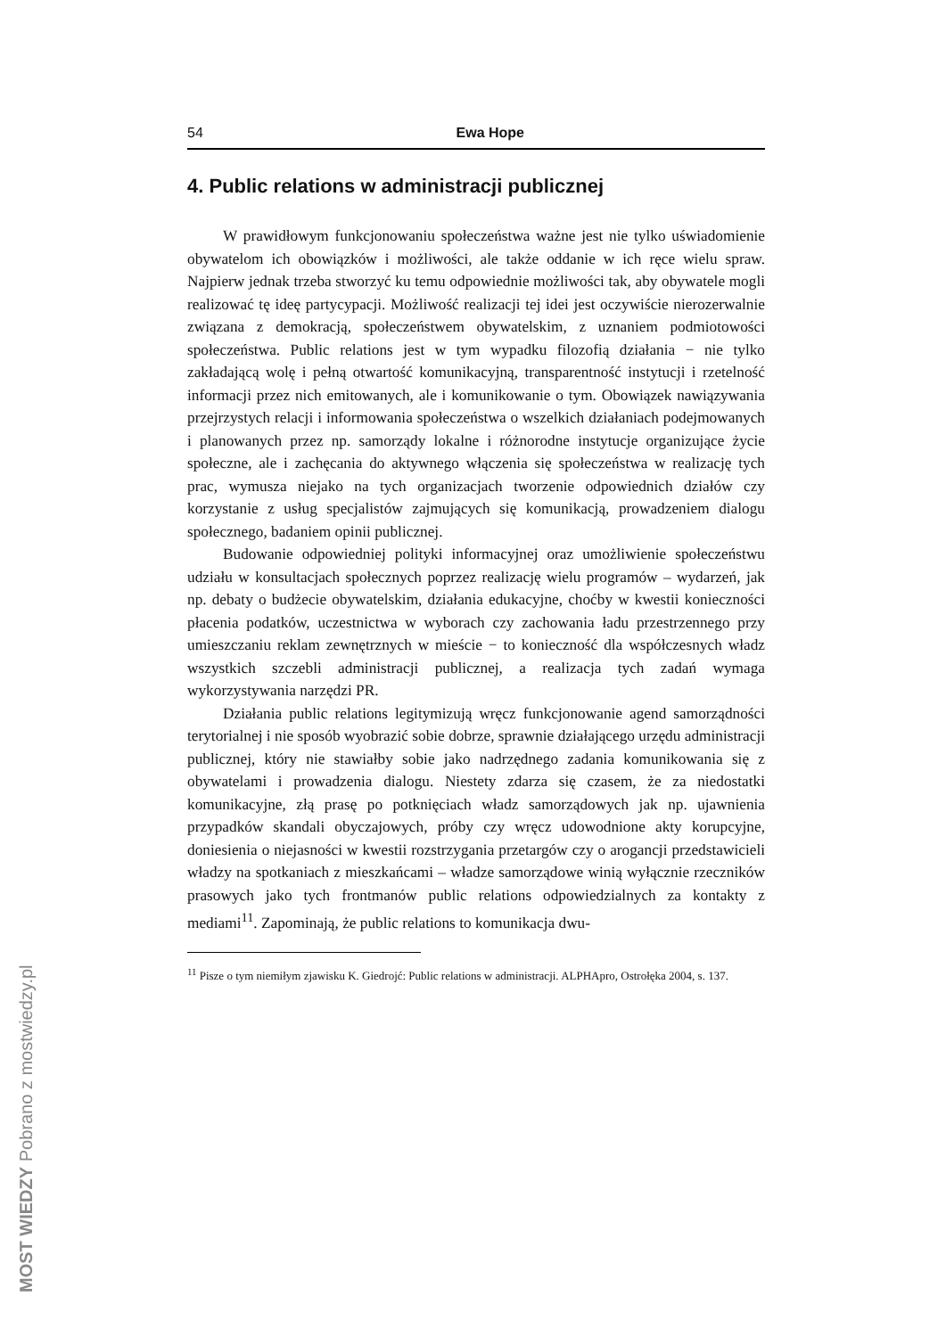54 Ewa Hope
4. Public relations w administracji publicznej
W prawidłowym funkcjonowaniu społeczeństwa ważne jest nie tylko uświadomienie obywatelom ich obowiązków i możliwości, ale także oddanie w ich ręce wielu spraw. Najpierw jednak trzeba stworzyć ku temu odpowiednie możliwości tak, aby obywatele mogli realizować tę ideę partycypacji. Możliwość realizacji tej idei jest oczywiście nierozerwalnie związana z demokracją, społeczeństwem obywatelskim, z uznaniem podmiotowości społeczeństwa. Public relations jest w tym wypadku filozofią działania − nie tylko zakładającą wolę i pełną otwartość komunikacyjną, transparentność instytucji i rzetelność informacji przez nich emitowanych, ale i komunikowanie o tym. Obowiązek nawiązywania przejrzystych relacji i informowania społeczeństwa o wszelkich działaniach podejmowanych i planowanych przez np. samorządy lokalne i różnorodne instytucje organizujące życie społeczne, ale i zachęcania do aktywnego włączenia się społeczeństwa w realizację tych prac, wymusza niejako na tych organizacjach tworzenie odpowiednich działów czy korzystanie z usług specjalistów zajmujących się komunikacją, prowadzeniem dialogu społecznego, badaniem opinii publicznej.
Budowanie odpowiedniej polityki informacyjnej oraz umożliwienie społeczeństwu udziału w konsultacjach społecznych poprzez realizację wielu programów – wydarzeń, jak np. debaty o budżecie obywatelskim, działania edukacyjne, choćby w kwestii konieczności płacenia podatków, uczestnictwa w wyborach czy zachowania ładu przestrzennego przy umieszczaniu reklam zewnętrznych w mieście − to konieczność dla współczesnych władz wszystkich szczebli administracji publicznej, a realizacja tych zadań wymaga wykorzystywania narzędzi PR.
Działania public relations legitymizują wręcz funkcjonowanie agend samorządności terytorialnej i nie sposób wyobrazić sobie dobrze, sprawnie działającego urzędu administracji publicznej, który nie stawiałby sobie jako nadrzędnego zadania komunikowania się z obywatelami i prowadzenia dialogu. Niestety zdarza się czasem, że za niedostatki komunikacyjne, złą prasę po potknięciach władz samorządowych jak np. ujawnienia przypadków skandali obyczajowych, próby czy wręcz udowodnione akty korupcyjne, doniesienia o niejasności w kwestii rozstrzygania przetargów czy o arogancji przedstawicieli władzy na spotkaniach z mieszkańcami – władze samorządowe winią wyłącznie rzeczników prasowych jako tych frontmanów public relations odpowiedzialnych za kontakty z mediami<sup>11</sup>. Zapominają, że public relations to komunikacja dwu-
<sup>11</sup> Pisze o tym niemiłym zjawisku K. Giedrojć: Public relations w administracji. ALPHApro, Ostrołęka 2004, s. 137.
MOST WIEDZY Pobrano z mostwiedzy.pl